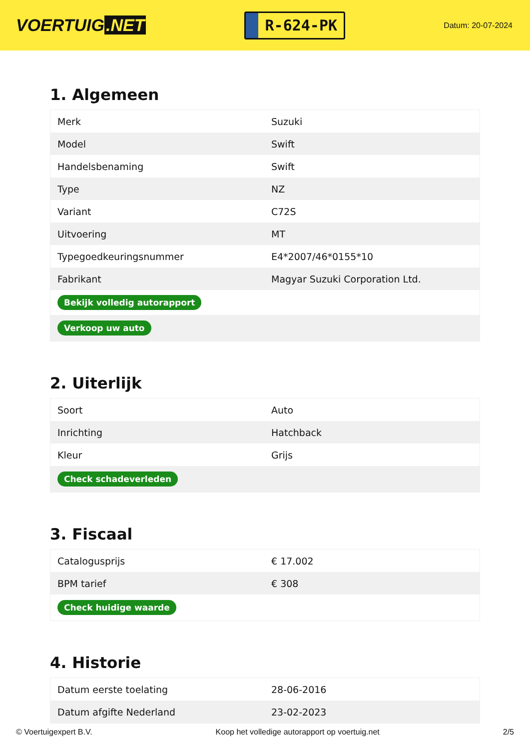VOERTUIG.NET
R-624-PK
Datum: 20-07-2024
1. Algemeen
| Merk | Suzuki |
| Model | Swift |
| Handelsbenaming | Swift |
| Type | NZ |
| Variant | C72S |
| Uitvoering | MT |
| Typegoedkeuringsnummer | E4*2007/46*0155*10 |
| Fabrikant | Magyar Suzuki Corporation Ltd. |
| Bekijk volledig autorapport | |
| Verkoop uw auto | |
2. Uiterlijk
| Soort | Auto |
| Inrichting | Hatchback |
| Kleur | Grijs |
| Check schadeverleden | |
3. Fiscaal
| Catalogusprijs | € 17.002 |
| BPM tarief | € 308 |
| Check huidige waarde | |
4. Historie
| Datum eerste toelating | 28-06-2016 |
| Datum afgifte Nederland | 23-02-2023 |
© Voertuigexpert B.V. Koop het volledige autorapport op voertuig.net 2/5